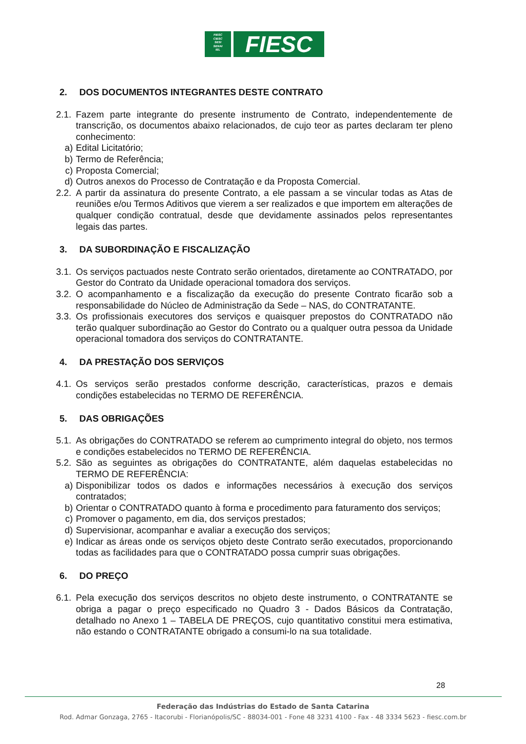FIESC
CIESC
SESI
SENAI
IEL
FIESC
2. DOS DOCUMENTOS INTEGRANTES DESTE CONTRATO
2.1.
Fazem parte integrante do presente instrumento de Contrato, independentemente de transcrição, os documentos abaixo relacionados, de cujo teor as partes declaram ter pleno conhecimento:
a) Edital Licitatório;
b) Termo de Referência;
c) Proposta Comercial;
d) Outros anexos do Processo de Contratação e da Proposta Comercial.
2.2.
A partir da assinatura do presente Contrato, a ele passam a se vincular todas as Atas de reuniões e/ou Termos Aditivos que vierem a ser realizados e que importem em alterações de qualquer condição contratual, desde que devidamente assinados pelos representantes legais das partes.
3. DA SUBORDINAÇÃO E FISCALIZAÇÃO
3.1.
Os serviços pactuados neste Contrato serão orientados, diretamente ao CONTRATADO, por Gestor do Contrato da Unidade operacional tomadora dos serviços.
3.2.
O acompanhamento e a fiscalização da execução do presente Contrato ficarão sob a responsabilidade do Núcleo de Administração da Sede – NAS, do CONTRATANTE.
3.3.
Os profissionais executores dos serviços e quaisquer prepostos do CONTRATADO não terão qualquer subordinação ao Gestor do Contrato ou a qualquer outra pessoa da Unidade operacional tomadora dos serviços do CONTRATANTE.
4. DA PRESTAÇÃO DOS SERVIÇOS
4.1.
Os serviços serão prestados conforme descrição, características, prazos e demais condições estabelecidas no TERMO DE REFERÊNCIA.
5. DAS OBRIGAÇÕES
5.1.
As obrigações do CONTRATADO se referem ao cumprimento integral do objeto, nos termos e condições estabelecidos no TERMO DE REFERÊNCIA.
5.2.
São as seguintes as obrigações do CONTRATANTE, além daquelas estabelecidas no TERMO DE REFERÊNCIA:
a) Disponibilizar todos os dados e informações necessários à execução dos serviços contratados;
b) Orientar o CONTRATADO quanto à forma e procedimento para faturamento dos serviços;
c) Promover o pagamento, em dia, dos serviços prestados;
d) Supervisionar, acompanhar e avaliar a execução dos serviços;
e) Indicar as áreas onde os serviços objeto deste Contrato serão executados, proporcionando todas as facilidades para que o CONTRATADO possa cumprir suas obrigações.
6. DO PREÇO
6.1.
Pela execução dos serviços descritos no objeto deste instrumento, o CONTRATANTE se obriga a pagar o preço especificado no Quadro 3 - Dados Básicos da Contratação, detalhado no Anexo 1 – TABELA DE PREÇOS, cujo quantitativo constitui mera estimativa, não estando o CONTRATANTE obrigado a consumi-lo na sua totalidade.
28
Federação das Indústrias do Estado de Santa Catarina
Rod. Admar Gonzaga, 2765 - Itacorubi - Florianópolis/SC - 88034-001 - Fone 48 3231 4100 - Fax - 48 3334 5623 - fiesc.com.br